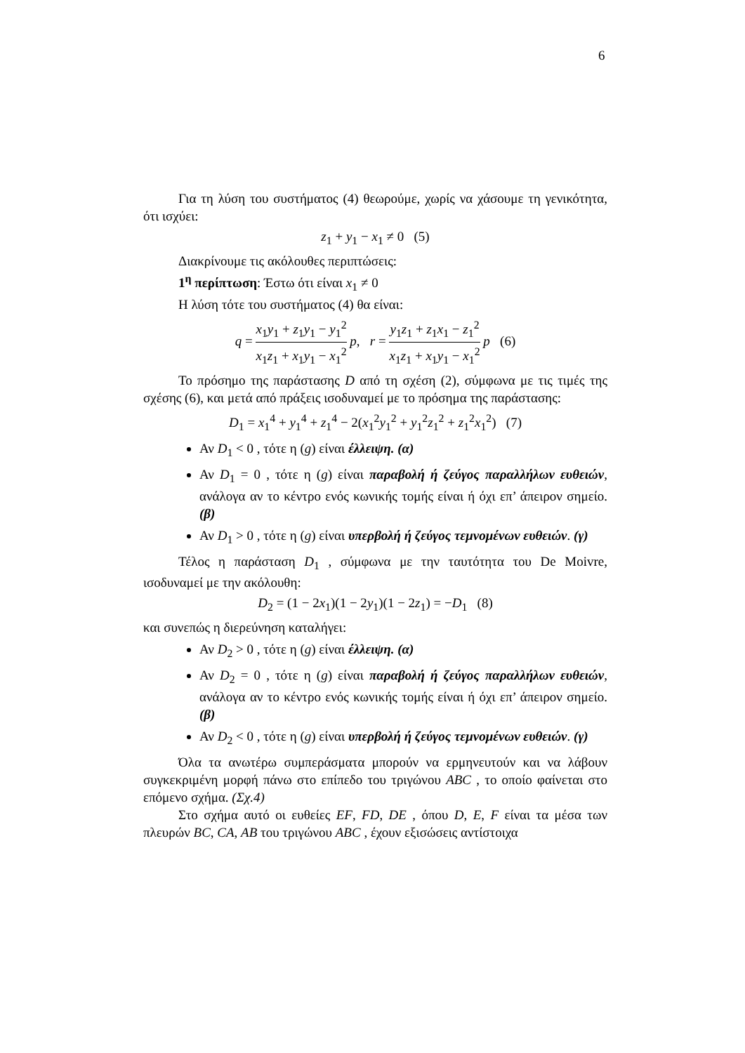6
Για τη λύση του συστήματος (4) θεωρούμε, χωρίς να χάσουμε τη γενικότητα, ότι ισχύει:
z<sub>1</sub> + y<sub>1</sub> − x<sub>1</sub> ≠ 0 (5)
Διακρίνουμε τις ακόλουθες περιπτώσεις:
1<sup>η</sup> περίπτωση: Έστω ότι είναι x<sub>1</sub> ≠ 0
Η λύση τότε του συστήματος (4) θα είναι:
q = x<sub>1</sub>y<sub>1</sub> + z<sub>1</sub>y<sub>1</sub> − y<sub>1</sub><sup>2</sup> x<sub>1</sub>z<sub>1</sub> + x<sub>1</sub>y<sub>1</sub> − x<sub>1</sub><sup>2</sup> p, r = y<sub>1</sub>z<sub>1</sub> + z<sub>1</sub>x<sub>1</sub> − z<sub>1</sub><sup>2</sup> x<sub>1</sub>z<sub>1</sub> + x<sub>1</sub>y<sub>1</sub> − x<sub>1</sub><sup>2</sup> p (6)
Το πρόσημο της παράστασης D από τη σχέση (2), σύμφωνα με τις τιμές της σχέσης (6), και μετά από πράξεις ισοδυναμεί με το πρόσημα της παράστασης:
D<sub>1</sub> = x<sub>1</sub><sup>4</sup> + y<sub>1</sub><sup>4</sup> + z<sub>1</sub><sup>4</sup> − 2(x<sub>1</sub><sup>2</sup>y<sub>1</sub><sup>2</sup> + y<sub>1</sub><sup>2</sup>z<sub>1</sub><sup>2</sup> + z<sub>1</sub><sup>2</sup>x<sub>1</sub><sup>2</sup>) (7)
Αν D<sub>1</sub> < 0 , τότε η (g) είναι έλλειψη. (α)
Αν D<sub>1</sub> = 0 , τότε η (g) είναι παραβολή ή ζεύγος παραλλήλων ευθειών, ανάλογα αν το κέντρο ενός κωνικής τομής είναι ή όχι επ’ άπειρον σημείο. (β)
Αν D<sub>1</sub> > 0 , τότε η (g) είναι υπερβολή ή ζεύγος τεμνομένων ευθειών. (γ)
Τέλος η παράσταση D<sub>1</sub> , σύμφωνα με την ταυτότητα του De Moivre, ισοδυναμεί με την ακόλουθη:
D<sub>2</sub> = (1 − 2x<sub>1</sub>)(1 − 2y<sub>1</sub>)(1 − 2z<sub>1</sub>) = −D<sub>1</sub> (8)
και συνεπώς η διερεύνηση καταλήγει:
Αν D<sub>2</sub> > 0 , τότε η (g) είναι έλλειψη. (α)
Αν D<sub>2</sub> = 0 , τότε η (g) είναι παραβολή ή ζεύγος παραλλήλων ευθειών, ανάλογα αν το κέντρο ενός κωνικής τομής είναι ή όχι επ’ άπειρον σημείο. (β)
Αν D<sub>2</sub> < 0 , τότε η (g) είναι υπερβολή ή ζεύγος τεμνομένων ευθειών. (γ)
Όλα τα ανωτέρω συμπεράσματα μπορούν να ερμηνευτούν και να λάβουν συγκεκριμένη μορφή πάνω στο επίπεδο του τριγώνου ABC , το οποίο φαίνεται στο επόμενο σχήμα. (Σχ.4)
Στο σχήμα αυτό οι ευθείες EF, FD, DE , όπου D, E, F είναι τα μέσα των πλευρών BC, CA, AB του τριγώνου ABC , έχουν εξισώσεις αντίστοιχα